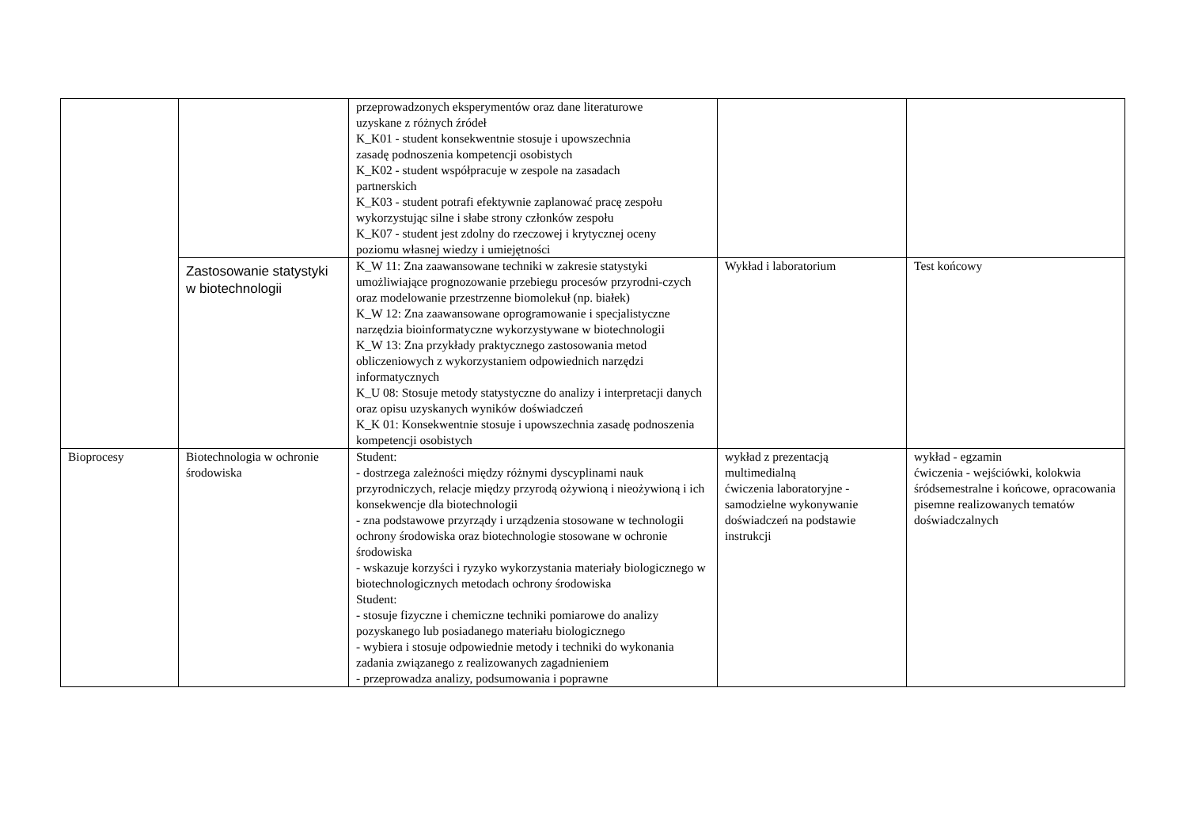| | | przeprowadzonych eksperymentów oraz dane literaturowe uzyskane z różnych źródeł K_K01 - student konsekwentnie stosuje i upowszechnia zasadę podnoszenia kompetencji osobistych K_K02 - student współpracuje w zespole na zasadach partnerskich K_K03 - student potrafi efektywnie zaplanować pracę zespołu wykorzystując silne i słabe strony członków zespołu K_K07 - student jest zdolny do rzeczowej i krytycznej oceny poziomu własnej wiedzy i umiejętności | | |
| | Zastosowanie statystyki w biotechnologii | K_W 11: Zna zaawansowane techniki w zakresie statystyki umożliwiające prognozowanie przebiegu procesów przyrodni-czych oraz modelowanie przestrzenne biomolekuł (np. białek) K_W 12: Zna zaawansowane oprogramowanie i specjalistyczne narzędzia bioinformatyczne wykorzystywane w biotechnologii K_W 13: Zna przykłady praktycznego zastosowania metod obliczeniowych z wykorzystaniem odpowiednich narzędzi informatycznych K_U 08: Stosuje metody statystyczne do analizy i interpretacji danych oraz opisu uzyskanych wyników doświadczeń K_K 01: Konsekwentnie stosuje i upowszechnia zasadę podnoszenia kompetencji osobistych | Wykład i laboratorium | Test końcowy |
| Bioprocesy | Biotechnologia w ochronie środowiska | Student: - dostrzega zależności między różnymi dyscyplinami nauk przyrodniczych, relacje między przyrodą ożywioną i nieożywioną i ich konsekwencje dla biotechnologii - zna podstawowe przyrządy i urządzenia stosowane w technologii ochrony środowiska oraz biotechnologie stosowane w ochronie środowiska - wskazuje korzyści i ryzyko wykorzystania materiały biologicznego w biotechnologicznych metodach ochrony środowiska Student: - stosuje fizyczne i chemiczne techniki pomiarowe do analizy pozyskanego lub posiadanego materiału biologicznego - wybiera i stosuje odpowiednie metody i techniki do wykonania zadania związanego z realizowanych zagadnieniem - przeprowadza analizy, podsumowania i poprawne | wykład z prezentacją multimedialną ćwiczenia laboratoryjne - samodzielne wykonywanie doświadczeń na podstawie instrukcji | wykład - egzamin ćwiczenia - wejściówki, kolokwia śródsemestralne i końcowe, opracowania pisemne realizowanych tematów doświadczalnych |